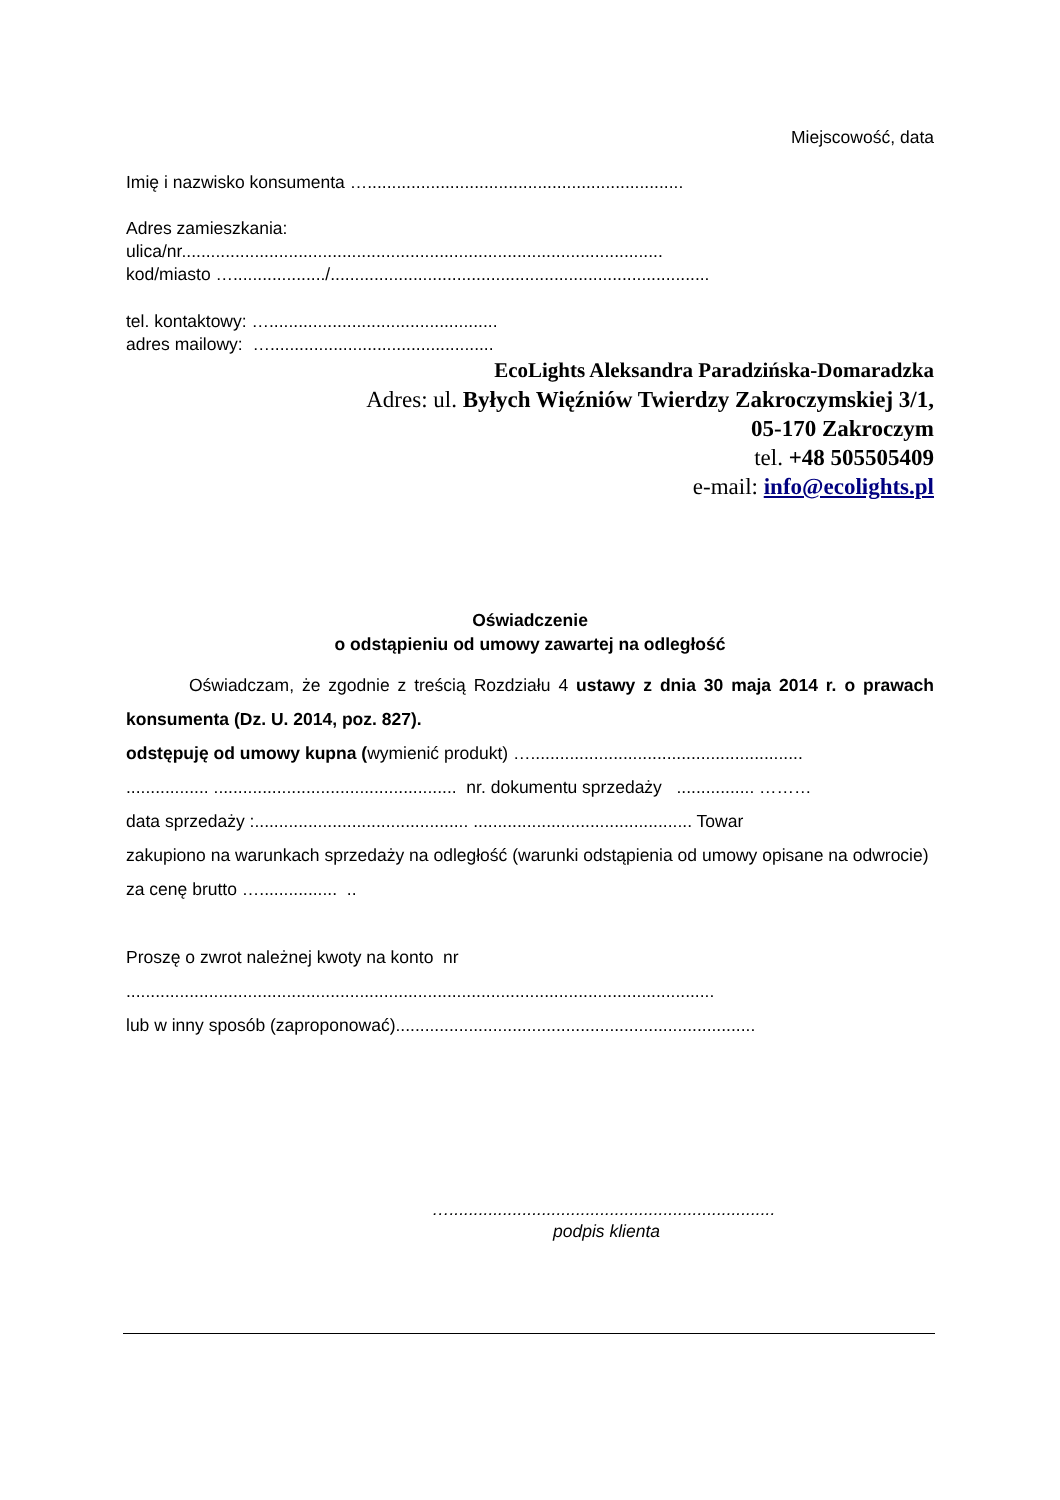Miejscowość, data
Imię i nazwisko konsumenta ….................................................................
Adres zamieszkania:
ulica/nr...................................................................................................
kod/miasto ….................../..............................................................................
tel. kontaktowy: …...............................................
adres mailowy: …..............................................
EcoLights Aleksandra Paradzińska-Domaradzka
Adres: ul. Byłych Więźniów Twierdzy Zakroczymskiej 3/1,
05-170 Zakroczym
tel. +48 505505409
e-mail: info@ecolights.pl
Oświadczenie
o odstąpieniu od umowy zawartej na odległość
Oświadczam, że zgodnie z treścią Rozdziału 4 ustawy z dnia 30 maja 2014 r. o prawach konsumenta (Dz. U. 2014, poz. 827).
odstępuję od umowy kupna (wymienić produkt) …........................................................
................. .................................................. nr. dokumentu sprzedaży ................ ………
data sprzedaży :............................................ ............................................. Towar
zakupiono na warunkach sprzedaży na odległość (warunki odstąpienia od umowy opisane na odwrociе)
za cenę brutto …................ ..
Proszę o zwrot należnej kwoty na konto nr
.........................................................................................................................
lub w inny sposób (zaproponować)..........................................................................
…...................................................................
podpis klienta